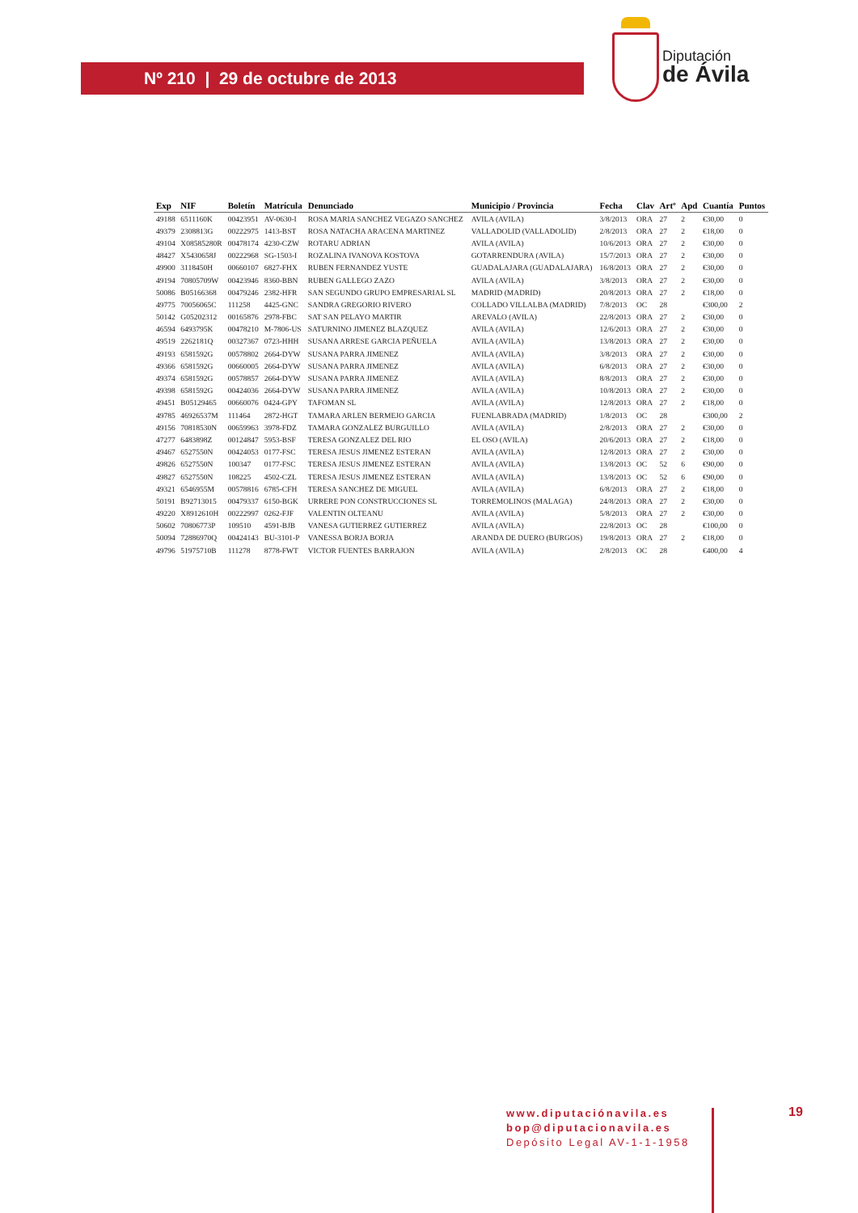Nº 210 | 29 de octubre de 2013
Diputación
de Ávila
| Exp | NIF | Boletín | Matrícula | Denunciado | Municipio / Provincia | Fecha | Clav | Artº | Apd | Cuantía | Puntos |
| --- | --- | --- | --- | --- | --- | --- | --- | --- | --- | --- | --- |
| 49188 | 6511160K | 00423951 | AV-0630-I | ROSA MARIA SANCHEZ VEGAZO SANCHEZ | AVILA (AVILA) | 3/8/2013 | ORA | 27 | 2 | €30,00 | 0 |
| 49379 | 2308813G | 00222975 | 1413-BST | ROSA NATACHA ARACENA MARTINEZ | VALLADOLID (VALLADOLID) | 2/8/2013 | ORA | 27 | 2 | €18,00 | 0 |
| 49104 | X08585280R | 00478174 | 4230-CZW | ROTARU ADRIAN | AVILA (AVILA) | 10/6/2013 | ORA | 27 | 2 | €30,00 | 0 |
| 48427 | X5430658J | 00222968 | SG-1503-I | ROZALINA IVANOVA KOSTOVA | GOTARRENDURA (AVILA) | 15/7/2013 | ORA | 27 | 2 | €30,00 | 0 |
| 49900 | 3118450H | 00660107 | 6827-FHX | RUBEN FERNANDEZ YUSTE | GUADALAJARA (GUADALAJARA) | 16/8/2013 | ORA | 27 | 2 | €30,00 | 0 |
| 49194 | 70805709W | 00423946 | 8360-BBN | RUBEN GALLEGO ZAZO | AVILA (AVILA) | 3/8/2013 | ORA | 27 | 2 | €30,00 | 0 |
| 50086 | B05166368 | 00479246 | 2382-HFR | SAN SEGUNDO GRUPO EMPRESARIAL SL | MADRID (MADRID) | 20/8/2013 | ORA | 27 | 2 | €18,00 | 0 |
| 49775 | 70056065C | 111258 | 4425-GNC | SANDRA GREGORIO RIVERO | COLLADO VILLALBA (MADRID) | 7/8/2013 | OC | 28 | | €300,00 | 2 |
| 50142 | G05202312 | 00165876 | 2978-FBC | SAT SAN PELAYO MARTIR | AREVALO (AVILA) | 22/8/2013 | ORA | 27 | 2 | €30,00 | 0 |
| 46594 | 6493795K | 00478210 | M-7806-US | SATURNINO JIMENEZ BLAZQUEZ | AVILA (AVILA) | 12/6/2013 | ORA | 27 | 2 | €30,00 | 0 |
| 49519 | 2262181Q | 00327367 | 0723-HHH | SUSANA ARRESE GARCIA PEÑUELA | AVILA (AVILA) | 13/8/2013 | ORA | 27 | 2 | €30,00 | 0 |
| 49193 | 6581592G | 00578802 | 2664-DYW | SUSANA PARRA JIMENEZ | AVILA (AVILA) | 3/8/2013 | ORA | 27 | 2 | €30,00 | 0 |
| 49366 | 6581592G | 00660005 | 2664-DYW | SUSANA PARRA JIMENEZ | AVILA (AVILA) | 6/8/2013 | ORA | 27 | 2 | €30,00 | 0 |
| 49374 | 6581592G | 00578857 | 2664-DYW | SUSANA PARRA JIMENEZ | AVILA (AVILA) | 8/8/2013 | ORA | 27 | 2 | €30,00 | 0 |
| 49398 | 6581592G | 00424036 | 2664-DYW | SUSANA PARRA JIMENEZ | AVILA (AVILA) | 10/8/2013 | ORA | 27 | 2 | €30,00 | 0 |
| 49451 | B05129465 | 00660076 | 0424-GPY | TAFOMAN SL | AVILA (AVILA) | 12/8/2013 | ORA | 27 | 2 | €18,00 | 0 |
| 49785 | 46926537M | 111464 | 2872-HGT | TAMARA ARLEN BERMEJO GARCIA | FUENLABRADA (MADRID) | 1/8/2013 | OC | 28 | | €300,00 | 2 |
| 49156 | 70818530N | 00659963 | 3978-FDZ | TAMARA GONZALEZ BURGUILLO | AVILA (AVILA) | 2/8/2013 | ORA | 27 | 2 | €30,00 | 0 |
| 47277 | 6483898Z | 00124847 | 5953-BSF | TERESA GONZALEZ DEL RIO | EL OSO (AVILA) | 20/6/2013 | ORA | 27 | 2 | €18,00 | 0 |
| 49467 | 6527550N | 00424053 | 0177-FSC | TERESA JESUS JIMENEZ ESTERAN | AVILA (AVILA) | 12/8/2013 | ORA | 27 | 2 | €30,00 | 0 |
| 49826 | 6527550N | 100347 | 0177-FSC | TERESA JESUS JIMENEZ ESTERAN | AVILA (AVILA) | 13/8/2013 | OC | 52 | 6 | €90,00 | 0 |
| 49827 | 6527550N | 108225 | 4502-CZL | TERESA JESUS JIMENEZ ESTERAN | AVILA (AVILA) | 13/8/2013 | OC | 52 | 6 | €90,00 | 0 |
| 49321 | 6546955M | 00578816 | 6785-CFH | TERESA SANCHEZ DE MIGUEL | AVILA (AVILA) | 6/8/2013 | ORA | 27 | 2 | €18,00 | 0 |
| 50191 | B92713015 | 00479337 | 6150-BGK | URRERE PON CONSTRUCCIONES SL | TORREMOLINOS (MALAGA) | 24/8/2013 | ORA | 27 | 2 | €30,00 | 0 |
| 49220 | X8912610H | 00222997 | 0262-FJF | VALENTIN OLTEANU | AVILA (AVILA) | 5/8/2013 | ORA | 27 | 2 | €30,00 | 0 |
| 50602 | 70806773P | 109510 | 4591-BJB | VANESA GUTIERREZ GUTIERREZ | AVILA (AVILA) | 22/8/2013 | OC | 28 | | €100,00 | 0 |
| 50094 | 72886970Q | 00424143 | BU-3101-P | VANESSA BORJA BORJA | ARANDA DE DUERO (BURGOS) | 19/8/2013 | ORA | 27 | 2 | €18,00 | 0 |
| 49796 | 51975710B | 111278 | 8778-FWT | VICTOR FUENTES BARRAJON | AVILA (AVILA) | 2/8/2013 | OC | 28 | | €400,00 | 4 |
www.diputaciónavila.es
bop@diputacionavila.es
Depósito Legal AV-1-1-1958
19